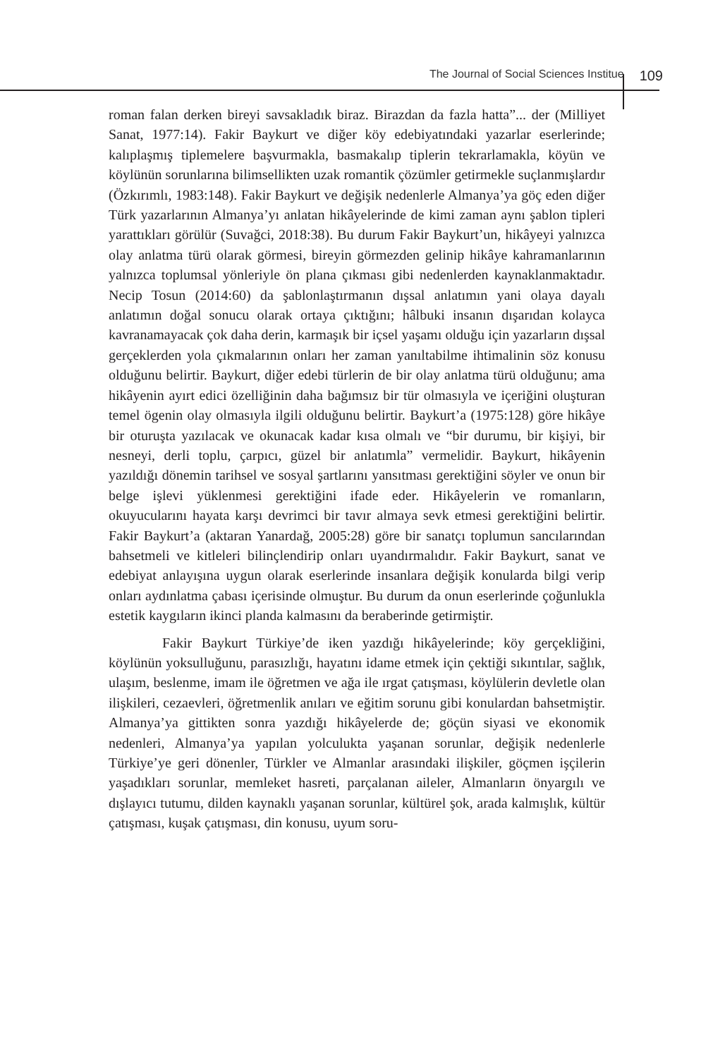The Journal of Social Sciences Institue 109
roman falan derken bireyi savsakladık biraz. Birazdan da fazla hatta”... der (Milliyet Sanat, 1977:14). Fakir Baykurt ve diğer köy edebiyatındaki yazarlar eserlerinde; kalıplaşmış tiplemelere başvurmakla, basmakalıp tiplerin tekrarlamakla, köyün ve köylünün sorunlarına bilimsellikten uzak romantik çözümler getirmekle suçlanmışlardır (Özkırımlı, 1983:148). Fakir Baykurt ve değişik nedenlerle Almanya’ya göç eden diğer Türk yazarlarının Almanya’yı anlatan hikâyelerinde de kimi zaman aynı şablon tipleri yarattıkları görülür (Suvağci, 2018:38). Bu durum Fakir Baykurt’un, hikâyeyi yalnızca olay anlatma türü olarak görmesi, bireyin görmezden gelinip hikâye kahramanlarının yalnızca toplumsal yönleriyle ön plana çıkması gibi nedenlerden kaynaklanmaktadır. Necip Tosun (2014:60) da şablonlaştırmanın dışsal anlatımın yani olaya dayalı anlatımın doğal sonucu olarak ortaya çıktığını; hâlbuki insanın dışarıdan kolayca kavranamayacak çok daha derin, karmaşık bir içsel yaşamı olduğu için yazarların dışsal gerçeklerden yola çıkmalarının onları her zaman yanıltabilme ihtimalinin söz konusu olduğunu belirtir. Baykurt, diğer edebi türlerin de bir olay anlatma türü olduğunu; ama hikâyenin ayırt edici özelliğinin daha bağımsız bir tür olmasıyla ve içeriğini oluşturan temel ögenin olay olmasıyla ilgili olduğunu belirtir. Baykurt’a (1975:128) göre hikâye bir oturuşta yazılacak ve okunacak kadar kısa olmalı ve “bir durumu, bir kişiyi, bir nesneyi, derli toplu, çarpıcı, güzel bir anlatımla” vermelidir. Baykurt, hikâyenin yazıldığı dönemin tarihsel ve sosyal şartlarını yansıtması gerektiğini söyler ve onun bir belge işlevi yüklenmesi gerektiğini ifade eder. Hikâyelerin ve romanların, okuyucularını hayata karşı devrimci bir tavır almaya sevk etmesi gerektiğini belirtir. Fakir Baykurt’a (aktaran Yanardağ, 2005:28) göre bir sanatçı toplumun sancılarından bahsetmeli ve kitleleri bilinçlendirip onları uyandırmalıdır. Fakir Baykurt, sanat ve edebiyat anlayışına uygun olarak eserlerinde insanlara değişik konularda bilgi verip onları aydınlatma çabası içerisinde olmuştur. Bu durum da onun eserlerinde çoğunlukla estetik kaygıların ikinci planda kalmasını da beraberinde getirmiştir.
Fakir Baykurt Türkiye’de iken yazdığı hikâyelerinde; köy gerçekliğini, köylünün yoksulluğunu, parasızlığı, hayatını idame etmek için çektiği sıkıntılar, sağlık, ulaşım, beslenme, imam ile öğretmen ve ağa ile ırgat çatışması, köylülerin devletle olan ilişkileri, cezaevleri, öğretmenlik anıları ve eğitim sorunu gibi konulardan bahsetmiştir. Almanya’ya gittikten sonra yazdığı hikâyelerde de; göçün siyasi ve ekonomik nedenleri, Almanya’ya yapılan yolculukta yaşanan sorunlar, değişik nedenlerle Türkiye’ye geri dönenler, Türkler ve Almanlar arasındaki ilişkiler, göçmen işçilerin yaşadıkları sorunlar, memleket hasreti, parçalanan aileler, Almanların önyargılı ve dışlayıcı tutumu, dilden kaynaklı yaşanan sorunlar, kültürel şok, arada kalmışlık, kültür çatışması, kuşak çatışması, din konusu, uyum soru-